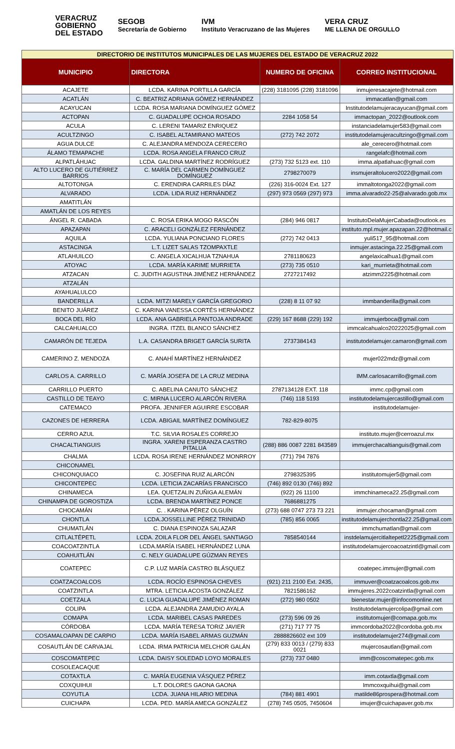VERACRUZ
GOBIERNO
DEL ESTADO
SEGOB
Secretaría de Gobierno
IVM
Instituto Veracruzano de las Mujeres
VERA CRUZ
ME LLENA DE ORGULLO
| DIRECTORIO DE INSTITUTOS MUNICIPALES DE LAS MUJERES DEL ESTADO DE VERACRUZ 2022 | | | |
| --- | --- | --- | --- |
| MUNICIPIO | DIRECTORA | NUMERO DE OFICINA | CORREO INSTITUCIONAL |
| ACAJETE | LCDA. KARINA PORTILLA GARCÍA | (228) 3181095 (228) 3181096 | inmujeresacajete@hotmail.com |
| ACATLÁN | C. BEATRIZ ADRIANA GÓMEZ HERNÁNDEZ | | immacatlan@gmail.com |
| ACAYUCAN | LCDA. ROSA MARIANA DOMÍNGUEZ GÓMEZ | | Institutodelamujeracayucan@gmail.com |
| ACTOPAN | C. GUADALUPE OCHOA ROSADO | 2284 1058 54 | immactopan_2022@outlook.com |
| ACULA | C. LERENI TAMARIZ ENRIQUEZ | | instanciadelamujer583@gmail.com |
| ACULTZINGO | C. ISABEL ALTAMIRANO MATEOS | (272) 742 2072 | institutodelamujeracultzingo@gmail.com |
| AGUA DULCE | C. ALEJANDRA MENDOZA CERECERO | | ale_cerecero@hotmail.com |
| ÁLAMO TEMAPACHE | LCDA. ROSA ANGELA FRANCO CRUZ | | rangelafc@hotmail.com |
| ALPATLÁHUAC | LCDA. GALDINA MARTÍNEZ RODRÍGUEZ | (273) 732 5123 ext. 110 | imma.alpatlahuac@gmail.com |
| ALTO LUCERO DE GUTIÉRREZ BARRIOS | C. MARÍA DEL CARMEN DOMÍNGUEZ DOMÍNGUEZ | 2798270079 | insmujeraltolucero2022@gmail.com |
| ALTOTONGA | C. ERENDIRA CARRILES DÍAZ | (226) 316-0024 Ext. 127 | immaltotonga2022@gmail.com |
| ALVARADO | LCDA. LIDA RUIZ HERNÁNDEZ | (297) 973 0569 (297) 973 | imma.alvarado22-25@alvarado.gob.mx |
| AMATITLÁN | | | |
| AMATLÁN DE LOS REYES | | | |
| ÁNGEL R. CABADA | C. ROSA ERIKA MOGO RASCÓN | (284) 946 0817 | InstitutoDelaMujerCabada@outlook.es |
| APAZAPAN | C. ARACELI GONZÁLEZ FERNÁNDEZ | | instituto.mpl.mujer.apazapan.22@hotmail.c |
| AQUILA | LCDA. YULIANA PONCIANO FLORES | (272) 742 0413 | yuli517_95@hotmail.com |
| ASTACINGA | L.T. LIZET SALAS TZOMPAXTLE | | inmujer.astacinga.22.25@gmail.com |
| ATLAHUILCO | C. ANGELA XICALHUA TZNAHUA | 2781180623 | angelaxicalhua1@gmail.com |
| ATOYAC | LCDA. MARÍA KARIME MURRIETA | (273) 735 0510 | kari_murrieta@hotmail.com |
| ATZACAN | C. JUDITH AGUSTINA JIMÉNEZ HERNÁNDEZ | 2727217492 | atzimm2225@hotmail.com |
| ATZALÁN | | | |
| AYAHUALULCO | | | |
| BANDERILLA | LCDA. MITZI MARELY GARCÍA GREGORIO | (228) 8 11 07 92 | immbanderilla@gmail.com |
| BENITO JUÁREZ | C. KARINA VANESSA CORTÉS HERNÁNDEZ | | |
| BOCA DEL RÍO | LCDA. ANA GABRIELA PANTOJA ANDRADE | (229) 167 8688 (229) 192 | immujerboca@gmail.com |
| CALCAHUALCO | INGRA. ITZEL BLANCO SÁNCHEZ | | immcalcahualco20222025@gmail.com |
| CAMARÓN DE TEJEDA | L.A. CASANDRA BRIGET GARCÍA SURITA | 2737384143 | institutodelamujer.camaron@gmail.com |
| CAMERINO Z. MENDOZA | C. ANAHÍ MARTÍNEZ HERNÁNDEZ | | mujer022mdz@gmail.com |
| CARLOS A. CARRILLO | C. MARÍA JOSEFA DE LA CRUZ MEDINA | | IMM.carlosacarrillo@gmail.com |
| CARRILLO PUERTO | C. ABELINA CANUTO SÁNCHEZ | 2787134128 EXT. 118 | immc.cp@gmail.com |
| CASTILLO DE TEAYO | C. MIRNA LUCERO ALARCÓN RIVERA | (746) 118 5193 | institutodelamujercastillo@gmail.com |
| CATEMACO | PROFA. JENNIFER AGUIRRE ESCOBAR | | institutodelamujer- |
| CAZONES DE HERRERA | LCDA. ABIGAIL MARTÍNEZ DOMÍNGUEZ | 782-829-8075 | |
| CERRO AZUL | T.C. SILVIA ROSALES CORREJO | | instituto.mujer@cerroazul.mx |
| CHACALTIANGUIS | INGRA. XARENI ESPERANZA CASTRO PITALUA | (288) 886 0087 2281 843589 | immujerchacaltianguis@gmail.com |
| CHALMA | LCDA. ROSA IRENE HERNÁNDEZ MONRROY | (771) 794 7876 | |
| CHICONAMEL | | | |
| CHICONQUIACO | C. JOSEFINA RUIZ ALARCÓN | 2798325395 | institutomujer5@gmail.com |
| CHICONTEPEC | LCDA. LETICIA ZACARÍAS FRANCISCO | (746) 892 0130 (746) 892 | |
| CHINAMECA | LEA. QUETZALIN ZUÑIGA ALEMÁN | (922) 26 11100 | immchinameca22.25@gmail.com |
| CHINAMPA DE GOROSTIZA | LCDA. BRENDA MARTÍNEZ PONCE | 7686881275 | |
| CHOCAMÁN | C. . KARINA PÉREZ OLGUÍN | (273) 688 0747 273 73 221 | immujer.chocaman@gmail.com |
| CHONTLA | LCDA.JOSSELLINE PÉREZ TRINIDAD | (785) 856 0065 | institutodelamujerchontla22.25@gmail.com |
| CHUMATLÁN | C. DIANA ESPINOZA SALAZAR | | immchumatlan@gmail.com |
| CITLALTÉPETL | LCDA. ZOILA FLOR DEL ÁNGEL SANTIAGO | 7858540144 | instdelamujercitlaltepetl2225@gmail.com |
| COACOATZINTLA | LCDA.MARÍA ISABEL HERNÁNDEZ LUNA | | institutodelamujercoacoatzintl@gmail.com |
| COAHUITLÁN | C. NELY GUADALUPE GÚZMAN REYES | | |
| COATEPEC | C.P. LUZ MARÍA CASTRO BLÁSQUEZ | | coatepec.immujer@gmail.com |
| COATZACOALCOS | LCDA. ROCÍO ESPINOSA CHEVES | (921) 211 2100 Ext. 2435, | immuver@coatzacoalcos.gob.mx |
| COATZINTLA | MTRA. LETICIA ACOSTA GONZÁLEZ | 7821586162 | immujeres.2022coatzintla@gmail.com |
| COETZALA | C. LUCIA GUADALUPE JIMÉNEZ ROMAN | (272) 980 0502 | bienestar.mujer@infocomonline.net |
| COLIPA | LCDA. ALEJANDRA ZAMUDIO AYALA | | Institutodelamujercolipa@gmail.com |
| COMAPA | LCDA. MARIBEL CASAS PAREDES | (273) 596 09 26 | institutomujer@comapa.gob.mx |
| CÓRDOBA | LCDA. MARÍA TERESA TORIZ JAVIER | (271) 717 77 75 | immcordoba2022@cordoba.gob.mx |
| COSAMALOAPAN DE CARPIO | LCDA. MARÍA ISABEL ARMAS GUZMÁN | 2888826602 ext 109 | institutodelamujer274@gmail.com |
| COSAUTLÁN DE CARVAJAL | LCDA. IRMA PATRICIA MELCHOR GALÁN | (279) 833 0013 / (279) 833 0021 | mujercosautlan@gmail.com |
| COSCOMATEPEC | LCDA. DAISY SOLEDAD LOYO MORALES | (273) 737 0480 | imm@coscomatepec.gob.mx |
| COSOLEACAQUE | | | |
| COTAXTLA | C. MARÍA EUGENIA VÁSQUEZ PÉREZ | | imm.cotaxtla@gmail.com |
| COXQUIHUI | L.T. DOLORES GAONA GAONA | | Immcoxquihui@gmail.com |
| COYUTLA | LCDA. JUANA HILARIO MEDINA | (784) 881 4901 | matilde86prospera@hotmail.com |
| CUICHAPA | LCDA. PED. MARÍA AMECA GONZÁLEZ | (278) 745 0505, 7450604 | imujer@cuichapaver.gob.mx |